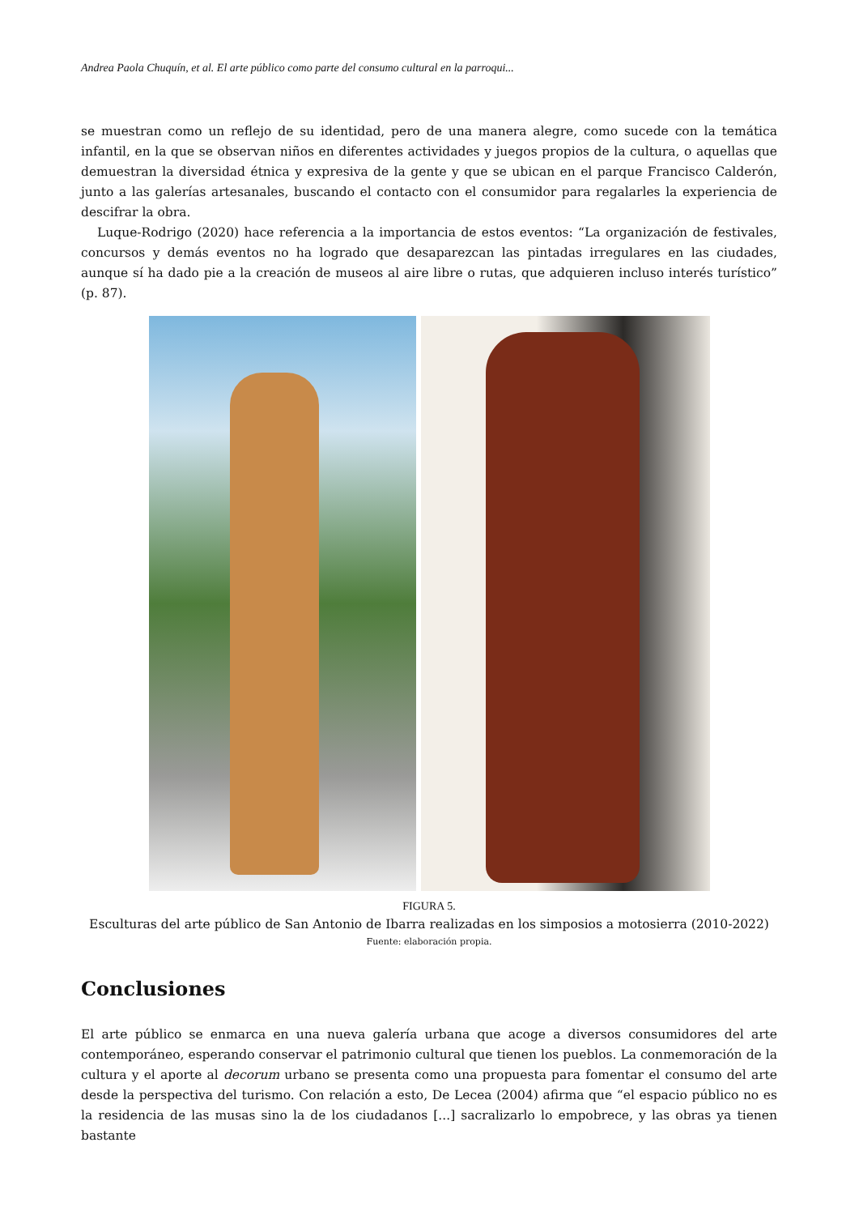Andrea Paola Chuquín, et al. El arte público como parte del consumo cultural en la parroqui...
se muestran como un reflejo de su identidad, pero de una manera alegre, como sucede con la temática infantil, en la que se observan niños en diferentes actividades y juegos propios de la cultura, o aquellas que demuestran la diversidad étnica y expresiva de la gente y que se ubican en el parque Francisco Calderón, junto a las galerías artesanales, buscando el contacto con el consumidor para regalarles la experiencia de descifrar la obra.
Luque-Rodrigo (2020) hace referencia a la importancia de estos eventos: “La organización de festivales, concursos y demás eventos no ha logrado que desaparezcan las pintadas irregulares en las ciudades, aunque sí ha dado pie a la creación de museos al aire libre o rutas, que adquieren incluso interés turístico” (p. 87).
FIGURA 5.
Esculturas del arte público de San Antonio de Ibarra realizadas en los simposios a motosierra (2010-2022)
Fuente: elaboración propia.
Conclusiones
El arte público se enmarca en una nueva galería urbana que acoge a diversos consumidores del arte contemporáneo, esperando conservar el patrimonio cultural que tienen los pueblos. La conmemoración de la cultura y el aporte al decorum urbano se presenta como una propuesta para fomentar el consumo del arte desde la perspectiva del turismo. Con relación a esto, De Lecea (2004) afirma que “el espacio público no es la residencia de las musas sino la de los ciudadanos [...] sacralizarlo lo empobrece, y las obras ya tienen bastante